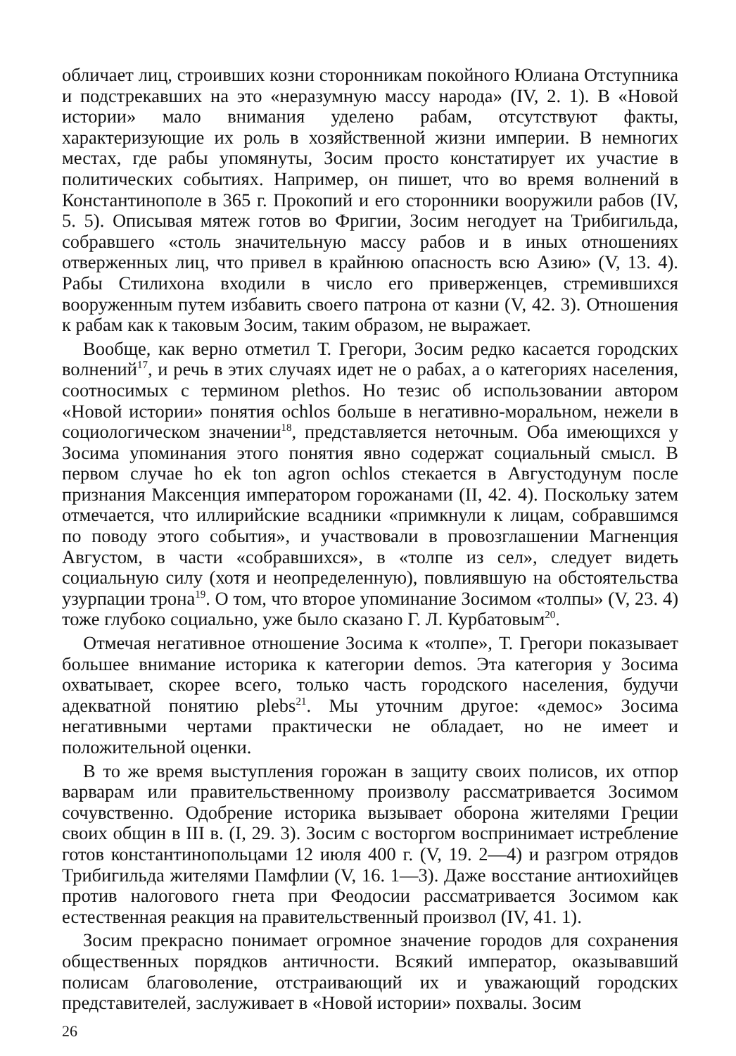обличает лиц, строивших козни сторонникам покойного Юлиана Отступника и подстрекавших на это «неразумную массу народа» (IV, 2. 1). В «Новой истории» мало внимания уделено рабам, отсутствуют факты, характеризующие их роль в хозяйственной жизни империи. В немногих местах, где рабы упомянуты, Зосим просто констатирует их участие в политических событиях. Например, он пишет, что во время волнений в Константинополе в 365 г. Прокопий и его сторонники вооружили рабов (IV, 5. 5). Описывая мятеж готов во Фригии, Зосим негодует на Трибигильда, собравшего «столь значительную массу рабов и в иных отношениях отверженных лиц, что привел в крайнюю опасность всю Азию» (V, 13. 4). Рабы Стилихона входили в число его приверженцев, стремившихся вооруженным путем избавить своего патрона от казни (V, 42. 3). Отношения к рабам как к таковым Зосим, таким образом, не выражает.
Вообще, как верно отметил Т. Грегори, Зосим редко касается городских волнений<sup>17</sup>, и речь в этих случаях идет не о рабах, а о категориях населения, соотносимых с термином plethos. Но тезис об использовании автором «Новой истории» понятия ochlos больше в негативно-моральном, нежели в социологическом значении<sup>18</sup>, представляется неточным. Оба имеющихся у Зосима упоминания этого понятия явно содержат социальный смысл. В первом случае ho ek ton agron ochlos стекается в Августодунум после признания Максенция императором горожанами (II, 42. 4). Поскольку затем отмечается, что иллирийские всадники «примкнули к лицам, собравшимся по поводу этого события», и участвовали в провозглашении Магненция Августом, в части «собравшихся», в «толпе из сел», следует видеть социальную силу (хотя и неопределенную), повлиявшую на обстоятельства узурпации трона<sup>19</sup>. О том, что второе упоминание Зосимом «толпы» (V, 23. 4) тоже глубоко социально, уже было сказано Г. Л. Курбатовым<sup>20</sup>.
Отмечая негативное отношение Зосима к «толпе», Т. Грегори показывает большее внимание историка к категории demos. Эта категория у Зосима охватывает, скорее всего, только часть городского населения, будучи адекватной понятию plebs<sup>21</sup>. Мы уточним другое: «демос» Зосима негативными чертами практически не обладает, но не имеет и положительной оценки.
В то же время выступления горожан в защиту своих полисов, их отпор варварам или правительственному произволу рассматривается Зосимом сочувственно. Одобрение историка вызывает оборона жителями Греции своих общин в III в. (I, 29. 3). Зосим с восторгом воспринимает истребление готов константинопольцами 12 июля 400 г. (V, 19. 2—4) и разгром отрядов Трибигильда жителями Памфлии (V, 16. 1—3). Даже восстание антиохийцев против налогового гнета при Феодосии рассматривается Зосимом как естественная реакция на правительственный произвол (IV, 41. 1).
Зосим прекрасно понимает огромное значение городов для сохранения общественных порядков античности. Всякий император, оказывавший полисам благоволение, отстраивающий их и уважающий городских представителей, заслуживает в «Новой истории» похвалы. Зосим
26